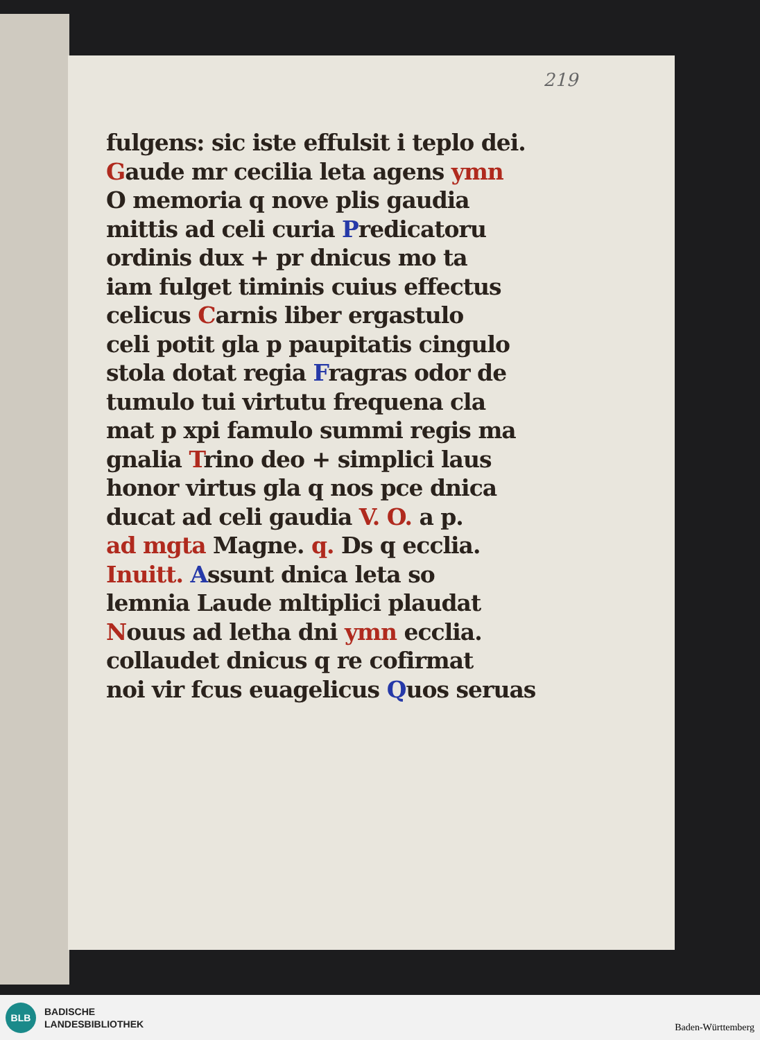219
fulgens: sic iste effulsit i teplo dei.
Gaude mr cecilia leta agens ymn
O memoria q nove plis gaudia
mittis ad celi curia Predicatoru
ordinis dux + pr dnicus mo ta
iam fulget timinis cuius effectus
celicus Carnis liber ergastulo
celi potit gla p paupitatis cingulo
stola dotat regia Fragras odor de
tumulo tui virtutu frequena cla
mat p xpi famulo summi regis ma
gnalia Trino deo + simplici laus
honor virtus gla q nos pce dnica
ducat ad celi gaudia V. O. a p.
ad mgta Magne. q. Ds q ecclia.
Inuitt. Assunt dnica leta so
lemnia Laude mltiplici plaudat
Nouus ad letha dni ymn ecclia.
collaudet dnicus q re cofirmat
noi vir fcus euagelicus Quos seruas
BLB
BADISCHE
LANDESBIBLIOTHEK
Baden-Württemberg